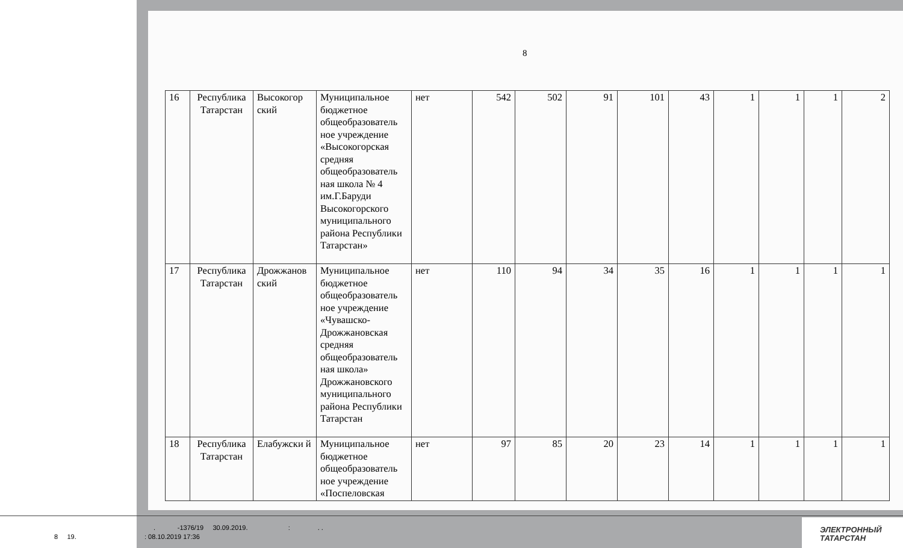8
| 16 | Республика Татарстан | Высокогор ский | Муниципальное бюджетное общеобразователь ное учреждение «Высокогорская средняя общеобразователь ная школа № 4 им.Г.Баруди Высокогорского муниципального района Республики Татарстан» | нет | 542 | 502 | 91 | 101 | 43 | 1 | 1 | 1 | 2 |
| 17 | Республика Татарстан | Дрожжанов ский | Муниципальное бюджетное общеобразователь ное учреждение «Чувашско-Дрожжановская средняя общеобразователь ная школа» Дрожжановского муниципального района Республики Татарстан | нет | 110 | 94 | 34 | 35 | 16 | 1 | 1 | 1 | 1 |
| 18 | Республика Татарстан | Елабужски й | Муниципальное бюджетное общеобразователь ное учреждение «Поспеловская | нет | 97 | 85 | 20 | 23 | 14 | 1 | 1 | 1 | 1 |
. -1376/19 30.09.2019. : . .
8 19. : 08.10.2019 17:36
ЭЛЕКТРОННЫЙ
ТАТАРСТАН